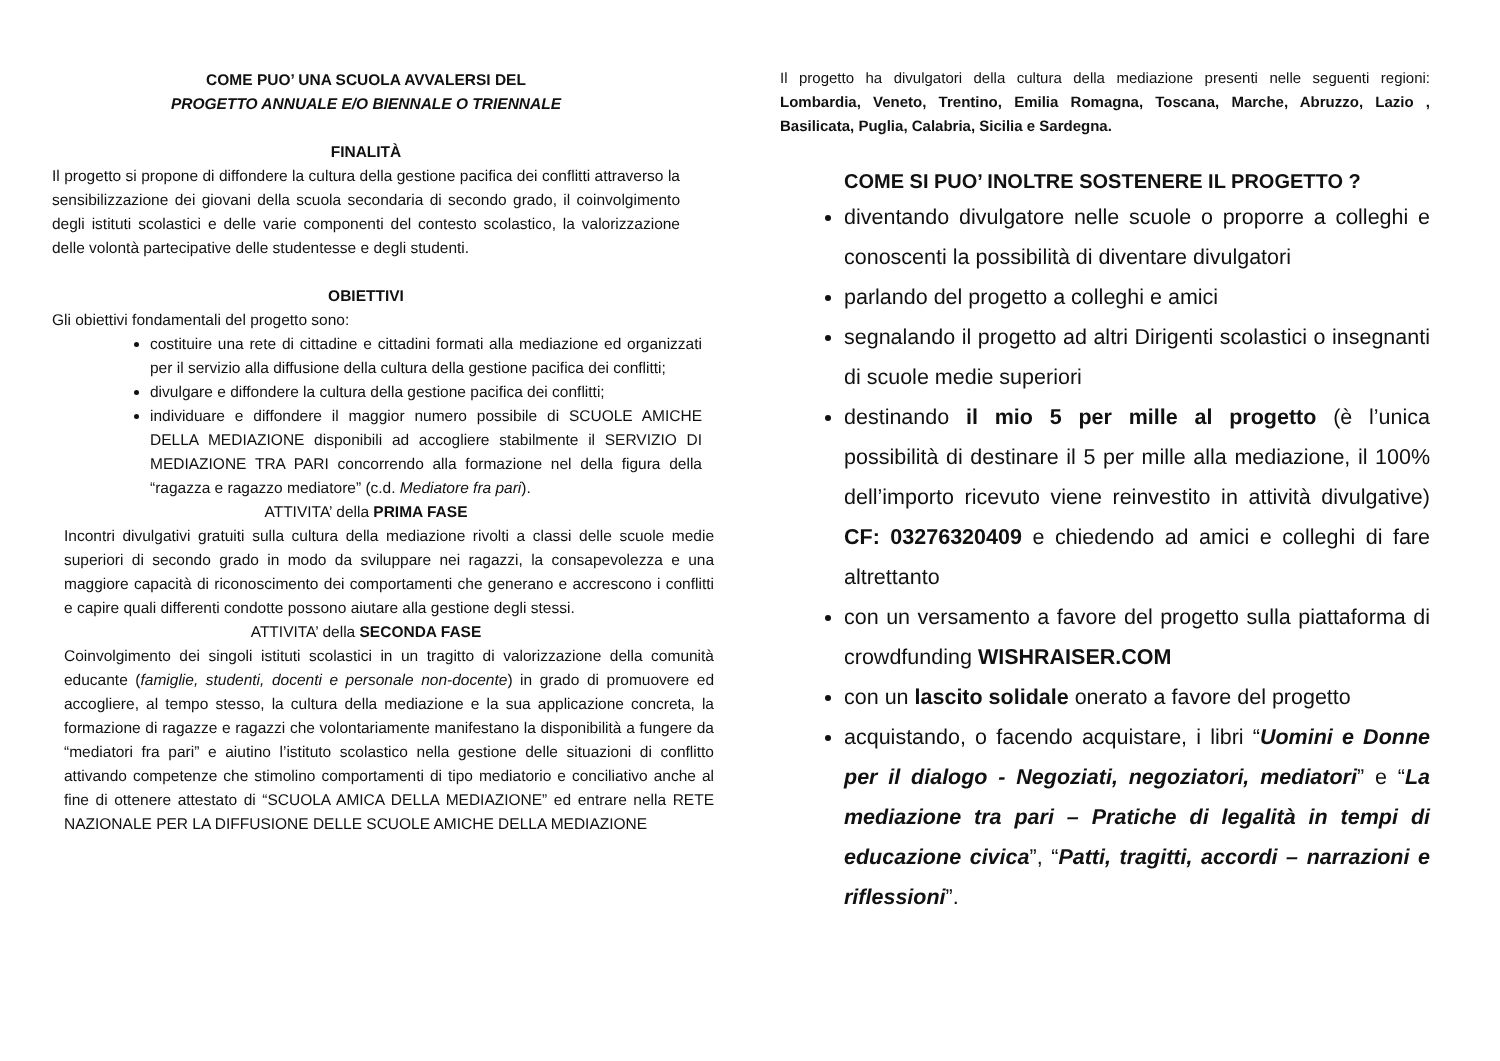COME PUO’ UNA SCUOLA AVVALERSI DEL
PROGETTO ANNUALE E/O BIENNALE O TRIENNALE
FINALITÀ
Il progetto si propone di diffondere la cultura della gestione pacifica dei conflitti attraverso la sensibilizzazione dei giovani della scuola secondaria di secondo grado, il coinvolgimento degli istituti scolastici e delle varie componenti del contesto scolastico, la valorizzazione delle volontà partecipative delle studentesse e degli studenti.
OBIETTIVI
Gli obiettivi fondamentali del progetto sono:
costituire una rete di cittadine e cittadini formati alla mediazione ed organizzati per il servizio alla diffusione della cultura della gestione pacifica dei conflitti;
divulgare e diffondere la cultura della gestione pacifica dei conflitti;
individuare e diffondere il maggior numero possibile di SCUOLE AMICHE DELLA MEDIAZIONE disponibili ad accogliere stabilmente il SERVIZIO DI MEDIAZIONE TRA PARI concorrendo alla formazione nel della figura della “ragazza e ragazzo mediatore” (c.d. Mediatore fra pari).
ATTIVITA’ della PRIMA FASE
Incontri divulgativi gratuiti sulla cultura della mediazione rivolti a classi delle scuole medie superiori di secondo grado in modo da sviluppare nei ragazzi, la consapevolezza e una maggiore capacità di riconoscimento dei comportamenti che generano e accrescono i conflitti e capire quali differenti condotte possono aiutare alla gestione degli stessi.
ATTIVITA’ della SECONDA FASE
Coinvolgimento dei singoli istituti scolastici in un tragitto di valorizzazione della comunità educante (famiglie, studenti, docenti e personale non-docente) in grado di promuovere ed accogliere, al tempo stesso, la cultura della mediazione e la sua applicazione concreta, la formazione di ragazze e ragazzi che volontariamente manifestano la disponibilità a fungere da “mediatori fra pari” e aiutino l’istituto scolastico nella gestione delle situazioni di conflitto attivando competenze che stimolino comportamenti di tipo mediatorio e conciliativo anche al fine di ottenere attestato di “SCUOLA AMICA DELLA MEDIAZIONE” ed entrare nella RETE NAZIONALE PER LA DIFFUSIONE DELLE SCUOLE AMICHE DELLA MEDIAZIONE
Il progetto ha divulgatori della cultura della mediazione presenti nelle seguenti regioni: Lombardia, Veneto, Trentino, Emilia Romagna, Toscana, Marche, Abruzzo, Lazio , Basilicata, Puglia, Calabria, Sicilia e Sardegna.
COME SI PUO’ INOLTRE SOSTENERE IL PROGETTO ?
diventando divulgatore nelle scuole o proporre a colleghi e conoscenti la possibilità di diventare divulgatori
parlando del progetto a colleghi e amici
segnalando il progetto ad altri Dirigenti scolastici o insegnanti di scuole medie superiori
destinando il mio 5 per mille al progetto (è l’unica possibilità di destinare il 5 per mille alla mediazione, il 100% dell’importo ricevuto viene reinvestito in attività divulgative) CF: 03276320409 e chiedendo ad amici e colleghi di fare altrettanto
con un versamento a favore del progetto sulla piattaforma di crowdfunding WISHRAISER.COM
con un lascito solidale onerato a favore del progetto
acquistando, o facendo acquistare, i libri “Uomini e Donne per il dialogo - Negoziati, negoziatori, mediatori” e “La mediazione tra pari – Pratiche di legalità in tempi di educazione civica”, “Patti, tragitti, accordi – narrazioni e riflessioni”.